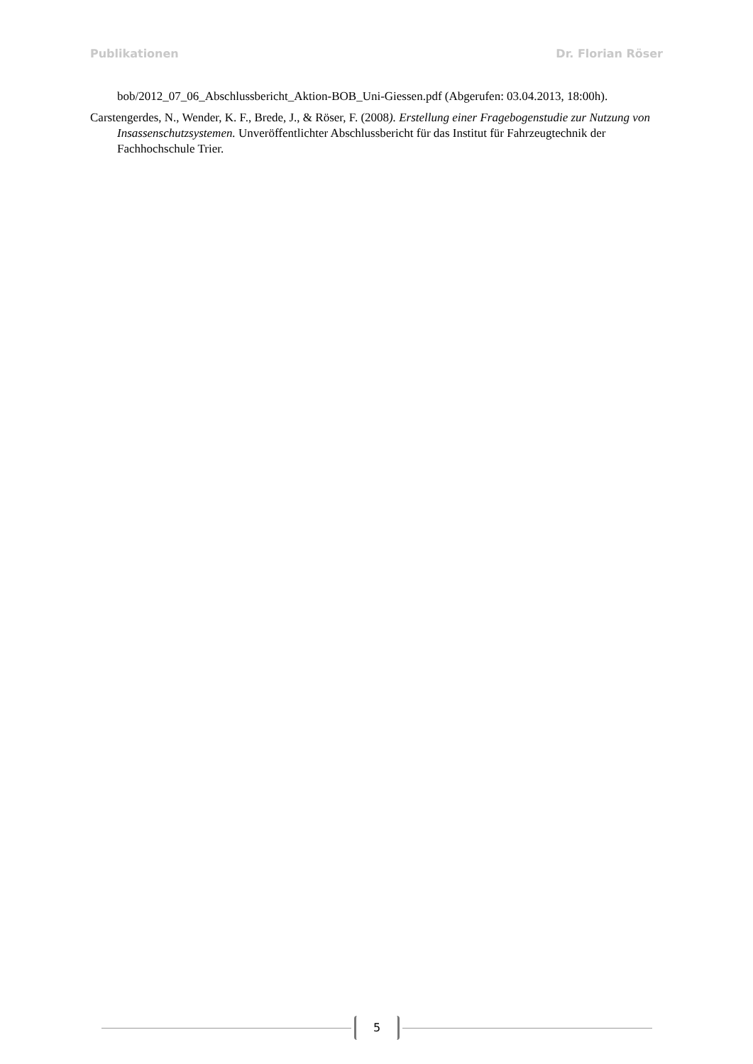Publikationen Dr. Florian Röser
bob/2012_07_06_Abschlussbericht_Aktion-BOB_Uni-Giessen.pdf (Abgerufen: 03.04.2013, 18:00h).
Carstengerdes, N., Wender, K. F., Brede, J., & Röser, F. (2008). Erstellung einer Fragebogenstudie zur Nutzung von Insassenschutzsystemen. Unveröffentlichter Abschlussbericht für das Institut für Fahrzeugtechnik der Fachhochschule Trier.
5